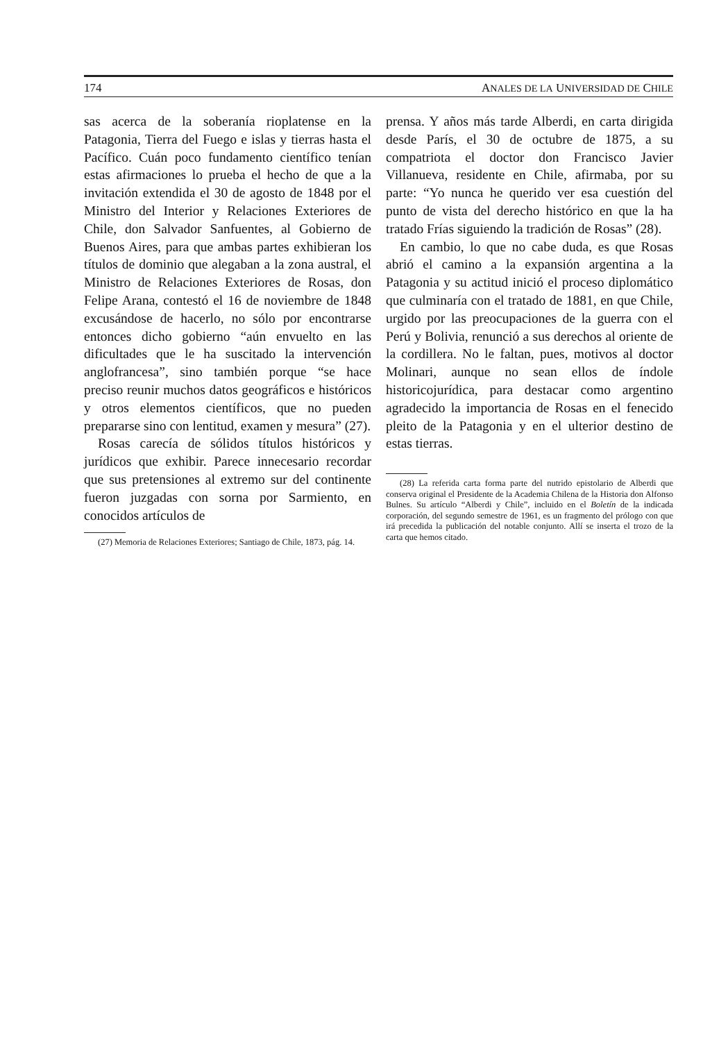174 ANALES DE LA UNIVERSIDAD DE CHILE
sas acerca de la soberanía rioplatense en la Patagonia, Tierra del Fuego e islas y tierras hasta el Pacífico. Cuán poco fundamento científico tenían estas afirmaciones lo prueba el hecho de que a la invitación extendida el 30 de agosto de 1848 por el Ministro del Interior y Relaciones Exteriores de Chile, don Salvador Sanfuentes, al Gobierno de Buenos Aires, para que ambas partes exhibieran los títulos de dominio que alegaban a la zona austral, el Ministro de Relaciones Exteriores de Rosas, don Felipe Arana, contestó el 16 de noviembre de 1848 excusándose de hacerlo, no sólo por encontrarse entonces dicho gobierno “aún envuelto en las dificultades que le ha suscitado la intervención anglofrancesa”, sino también porque “se hace preciso reunir muchos datos geográficos e históricos y otros elementos científicos, que no pueden prepararse sino con lentitud, examen y mesura” (27).
Rosas carecía de sólidos títulos históricos y jurídicos que exhibir. Parece innecesario recordar que sus pretensiones al extremo sur del continente fueron juzgadas con sorna por Sarmiento, en conocidos artículos de
(27) Memoria de Relaciones Exteriores; Santiago de Chile, 1873, pág. 14.
prensa. Y años más tarde Alberdi, en carta dirigida desde París, el 30 de octubre de 1875, a su compatriota el doctor don Francisco Javier Villanueva, residente en Chile, afirmaba, por su parte: “Yo nunca he querido ver esa cuestión del punto de vista del derecho histórico en que la ha tratado Frías siguiendo la tradición de Rosas” (28).
En cambio, lo que no cabe duda, es que Rosas abrió el camino a la expansión argentina a la Patagonia y su actitud inició el proceso diplomático que culminaría con el tratado de 1881, en que Chile, urgido por las preocupaciones de la guerra con el Perú y Bolivia, renunció a sus derechos al oriente de la cordillera. No le faltan, pues, motivos al doctor Molinari, aunque no sean ellos de índole historicojurídica, para destacar como argentino agradecido la importancia de Rosas en el fenecido pleito de la Patagonia y en el ulterior destino de estas tierras.
(28) La referida carta forma parte del nutrido epistolario de Alberdi que conserva original el Presidente de la Academia Chilena de la Historia don Alfonso Bulnes. Su artículo “Alberdi y Chile”, incluido en el Boletín de la indicada corporación, del segundo semestre de 1961, es un fragmento del prólogo con que irá precedida la publicación del notable conjunto. Allí se inserta el trozo de la carta que hemos citado.